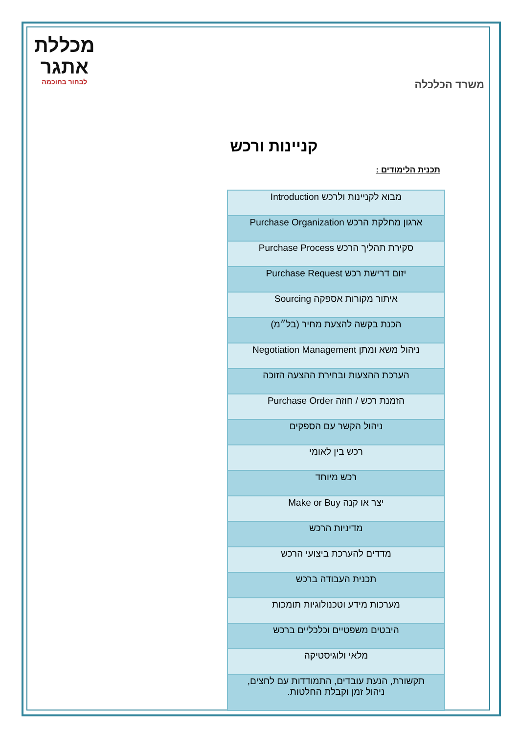משרד הכלכלה
מכללת
אתגר
לבחור בחוכמה
קניינות ורכש
תכנית הלימודים :
| מבוא לקניינות ולרכש Introduction |
| ארגון מחלקת הרכש Purchase Organization |
| סקירת תהליך הרכש Purchase Process |
| יזום דרישת רכש Purchase Request |
| איתור מקורות אספקה Sourcing |
| הכנת בקשה להצעת מחיר (בל״מ) |
| ניהול משא ומתן Negotiation Management |
| הערכת ההצעות ובחירת ההצעה הזוכה |
| הזמנת רכש / חוזה Purchase Order |
| ניהול הקשר עם הספקים |
| רכש בין לאומי |
| רכש מיוחד |
| יצר או קנה Make or Buy |
| מדיניות הרכש |
| מדדים להערכת ביצועי הרכש |
| תכנית העבודה ברכש |
| מערכות מידע וטכנולוגיות תומכות |
| היבטים משפטיים וכלכליים ברכש |
| מלאי ולוגיסטיקה |
| תקשורת, הנעת עובדים, התמודדות עם לחצים, ניהול זמן וקבלת החלטות. |